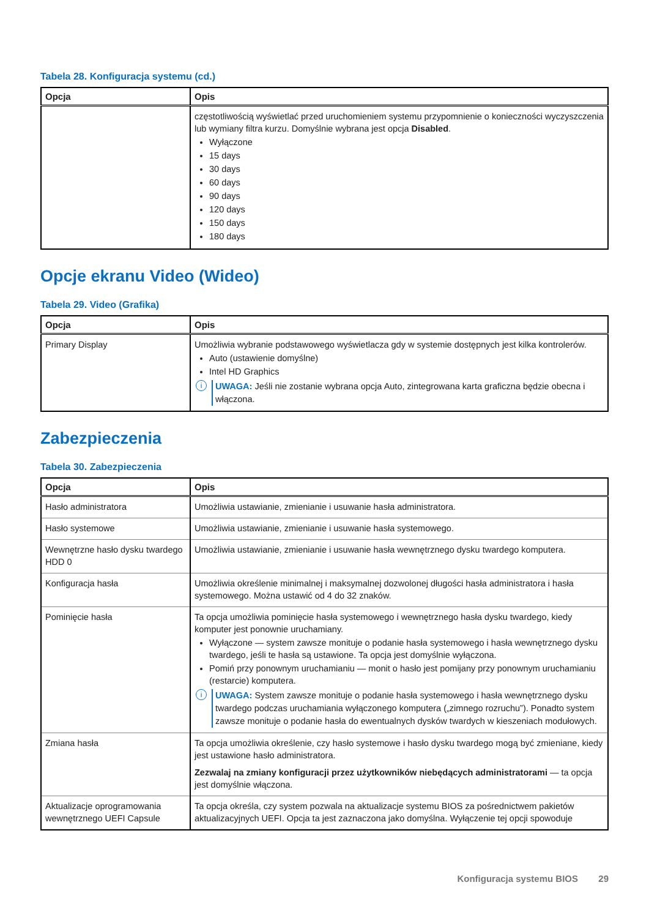Tabela 28. Konfiguracja systemu (cd.)
| Opcja | Opis |
| --- | --- |
| | częstotliwością wyświetlać przed uruchomieniem systemu przypomnienie o konieczności wyczyszczenia lub wymiany filtra kurzu. Domyślnie wybrana jest opcja Disabled . Wyłączone 15 days 30 days 60 days 90 days 120 days 150 days 180 days |
Opcje ekranu Video (Wideo)
Tabela 29. Video (Grafika)
| Opcja | Opis |
| --- | --- |
| Primary Display | Umożliwia wybranie podstawowego wyświetlacza gdy w systemie dostępnych jest kilka kontrolerów. Auto (ustawienie domyślne) Intel HD Graphics i UWAGA: Jeśli nie zostanie wybrana opcja Auto, zintegrowana karta graficzna będzie obecna i włączona. |
Zabezpieczenia
Tabela 30. Zabezpieczenia
| Opcja | Opis |
| --- | --- |
| Hasło administratora | Umożliwia ustawianie, zmienianie i usuwanie hasła administratora. |
| Hasło systemowe | Umożliwia ustawianie, zmienianie i usuwanie hasła systemowego. |
| Wewnętrzne hasło dysku twardego HDD 0 | Umożliwia ustawianie, zmienianie i usuwanie hasła wewnętrznego dysku twardego komputera. |
| Konfiguracja hasła | Umożliwia określenie minimalnej i maksymalnej dozwolonej długości hasła administratora i hasła systemowego. Można ustawić od 4 do 32 znaków. |
| Pominięcie hasła | Ta opcja umożliwia pominięcie hasła systemowego i wewnętrznego hasła dysku twardego, kiedy komputer jest ponownie uruchamiany. Wyłączone — system zawsze monituje o podanie hasła systemowego i hasła wewnętrznego dysku twardego, jeśli te hasła są ustawione. Ta opcja jest domyślnie wyłączona. Pomiń przy ponownym uruchamianiu — monit o hasło jest pomijany przy ponownym uruchamianiu (restarcie) komputera. i UWAGA: System zawsze monituje o podanie hasła systemowego i hasła wewnętrznego dysku twardego podczas uruchamiania wyłączonego komputera („zimnego rozruchu”). Ponadto system zawsze monituje o podanie hasła do ewentualnych dysków twardych w kieszeniach modułowych. |
| Zmiana hasła | Ta opcja umożliwia określenie, czy hasło systemowe i hasło dysku twardego mogą być zmieniane, kiedy jest ustawione hasło administratora. Zezwalaj na zmiany konfiguracji przez użytkowników niebędących administratorami — ta opcja jest domyślnie włączona. |
| Aktualizacje oprogramowania wewnętrznego UEFI Capsule | Ta opcja określa, czy system pozwala na aktualizacje systemu BIOS za pośrednictwem pakietów aktualizacyjnych UEFI. Opcja ta jest zaznaczona jako domyślna. Wyłączenie tej opcji spowoduje |
Konfiguracja systemu BIOS 29